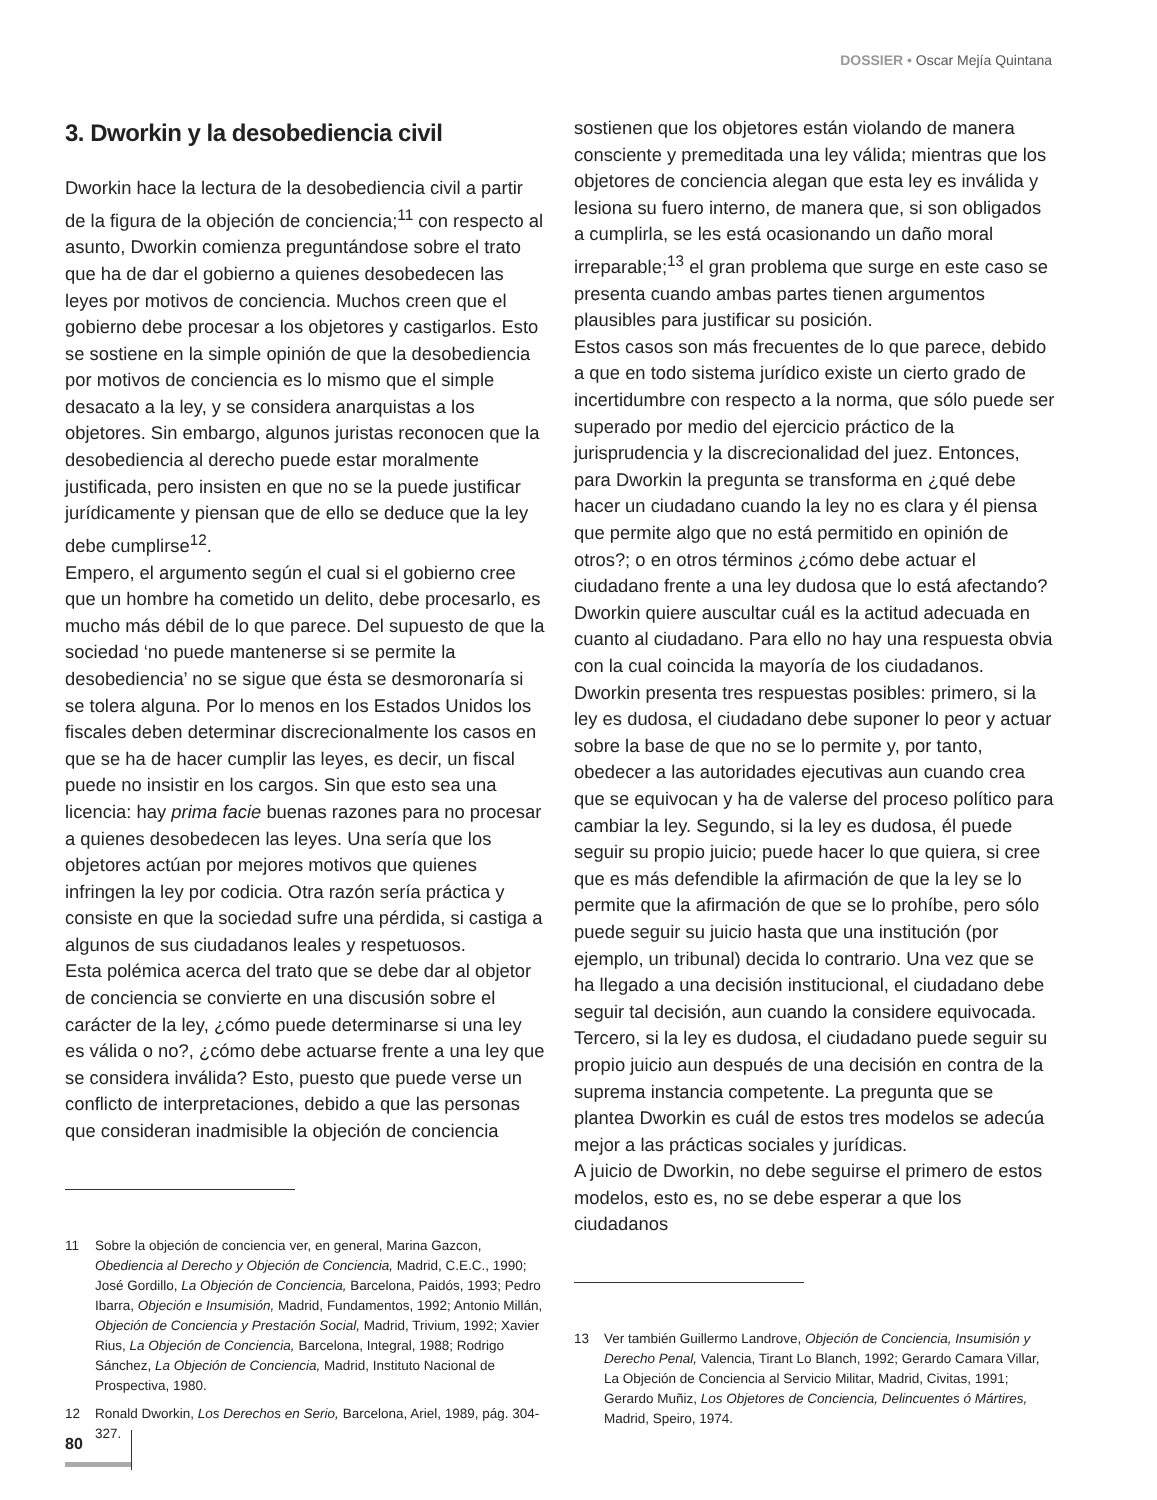DOSSIER • Oscar Mejía Quintana
3. Dworkin y la desobediencia civil
Dworkin hace la lectura de la desobediencia civil a partir de la figura de la objeción de conciencia;<sup>11</sup> con respecto al asunto, Dworkin comienza preguntándose sobre el trato que ha de dar el gobierno a quienes desobedecen las leyes por motivos de conciencia. Muchos creen que el gobierno debe procesar a los objetores y castigarlos. Esto se sostiene en la simple opinión de que la desobediencia por motivos de conciencia es lo mismo que el simple desacato a la ley, y se considera anarquistas a los objetores. Sin embargo, algunos juristas reconocen que la desobediencia al derecho puede estar moralmente justificada, pero insisten en que no se la puede justificar jurídicamente y piensan que de ello se deduce que la ley debe cumplirse<sup>12</sup>.
Empero, el argumento según el cual si el gobierno cree que un hombre ha cometido un delito, debe procesarlo, es mucho más débil de lo que parece. Del supuesto de que la sociedad ‘no puede mantenerse si se permite la desobediencia’ no se sigue que ésta se desmoronaría si se tolera alguna. Por lo menos en los Estados Unidos los fiscales deben determinar discrecionalmente los casos en que se ha de hacer cumplir las leyes, es decir, un fiscal puede no insistir en los cargos. Sin que esto sea una licencia: hay prima facie buenas razones para no procesar a quienes desobedecen las leyes. Una sería que los objetores actúan por mejores motivos que quienes infringen la ley por codicia. Otra razón sería práctica y consiste en que la sociedad sufre una pérdida, si castiga a algunos de sus ciudadanos leales y respetuosos.
Esta polémica acerca del trato que se debe dar al objetor de conciencia se convierte en una discusión sobre el carácter de la ley, ¿cómo puede determinarse si una ley es válida o no?, ¿cómo debe actuarse frente a una ley que se considera inválida? Esto, puesto que puede verse un conflicto de interpretaciones, debido a que las personas que consideran inadmisible la objeción de conciencia
11 Sobre la objeción de conciencia ver, en general, Marina Gazcon, Obediencia al Derecho y Objeción de Conciencia, Madrid, C.E.C., 1990; José Gordillo, La Objeción de Conciencia, Barcelona, Paidós, 1993; Pedro Ibarra, Objeción e Insumisión, Madrid, Fundamentos, 1992; Antonio Millán, Objeción de Conciencia y Prestación Social, Madrid, Trivium, 1992; Xavier Rius, La Objeción de Conciencia, Barcelona, Integral, 1988; Rodrigo Sánchez, La Objeción de Conciencia, Madrid, Instituto Nacional de Prospectiva, 1980.
12 Ronald Dworkin, Los Derechos en Serio, Barcelona, Ariel, 1989, pág. 304-327.
sostienen que los objetores están violando de manera consciente y premeditada una ley válida; mientras que los objetores de conciencia alegan que esta ley es inválida y lesiona su fuero interno, de manera que, si son obligados a cumplirla, se les está ocasionando un daño moral irreparable;<sup>13</sup> el gran problema que surge en este caso se presenta cuando ambas partes tienen argumentos plausibles para justificar su posición.
Estos casos son más frecuentes de lo que parece, debido a que en todo sistema jurídico existe un cierto grado de incertidumbre con respecto a la norma, que sólo puede ser superado por medio del ejercicio práctico de la jurisprudencia y la discrecionalidad del juez. Entonces, para Dworkin la pregunta se transforma en ¿qué debe hacer un ciudadano cuando la ley no es clara y él piensa que permite algo que no está permitido en opinión de otros?; o en otros términos ¿cómo debe actuar el ciudadano frente a una ley dudosa que lo está afectando? Dworkin quiere auscultar cuál es la actitud adecuada en cuanto al ciudadano. Para ello no hay una respuesta obvia con la cual coincida la mayoría de los ciudadanos.
Dworkin presenta tres respuestas posibles: primero, si la ley es dudosa, el ciudadano debe suponer lo peor y actuar sobre la base de que no se lo permite y, por tanto, obedecer a las autoridades ejecutivas aun cuando crea que se equivocan y ha de valerse del proceso político para cambiar la ley. Segundo, si la ley es dudosa, él puede seguir su propio juicio; puede hacer lo que quiera, si cree que es más defendible la afirmación de que la ley se lo permite que la afirmación de que se lo prohíbe, pero sólo puede seguir su juicio hasta que una institución (por ejemplo, un tribunal) decida lo contrario. Una vez que se ha llegado a una decisión institucional, el ciudadano debe seguir tal decisión, aun cuando la considere equivocada. Tercero, si la ley es dudosa, el ciudadano puede seguir su propio juicio aun después de una decisión en contra de la suprema instancia competente. La pregunta que se plantea Dworkin es cuál de estos tres modelos se adecúa mejor a las prácticas sociales y jurídicas.
A juicio de Dworkin, no debe seguirse el primero de estos modelos, esto es, no se debe esperar a que los ciudadanos
13 Ver también Guillermo Landrove, Objeción de Conciencia, Insumisión y Derecho Penal, Valencia, Tirant Lo Blanch, 1992; Gerardo Camara Villar, La Objeción de Conciencia al Servicio Militar, Madrid, Civitas, 1991; Gerardo Muñiz, Los Objetores de Conciencia, Delincuentes ó Mártires, Madrid, Speiro, 1974.
80